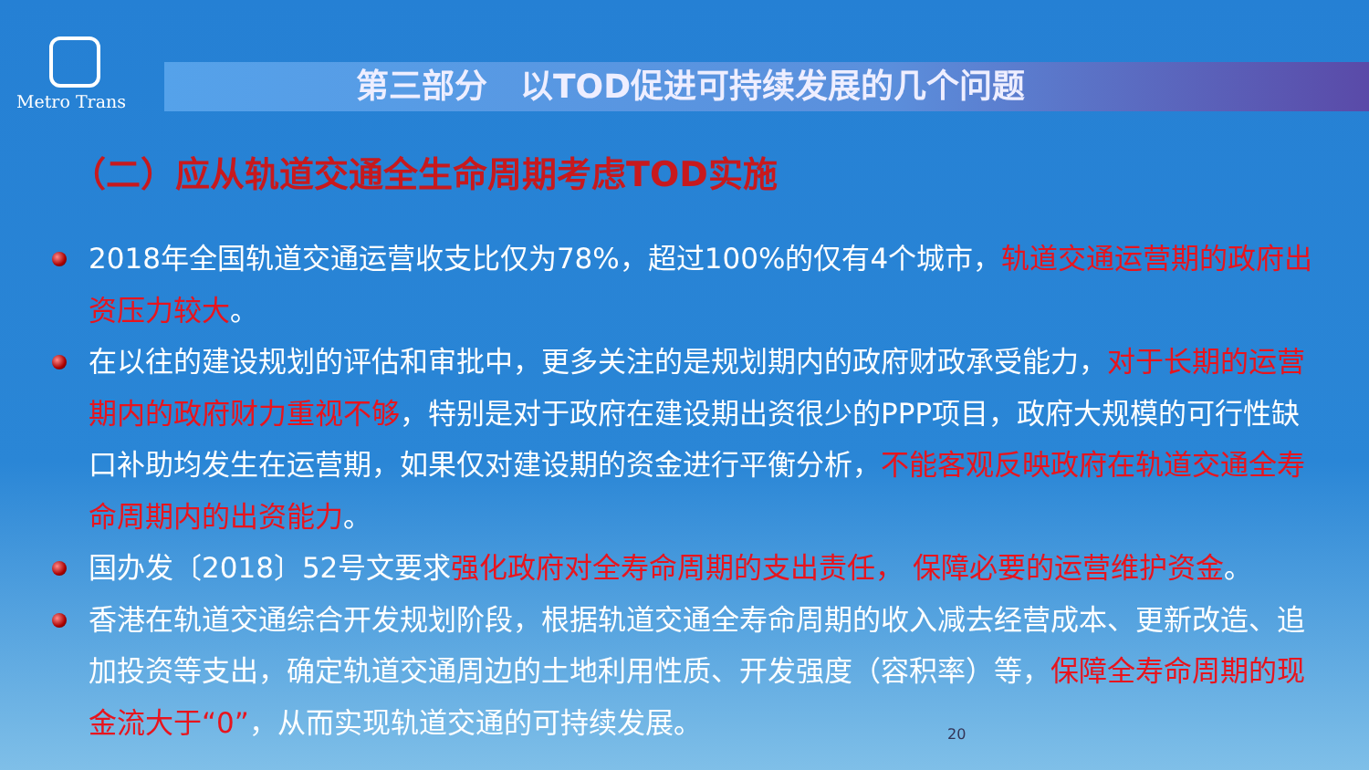Metro Trans
第三部分　以TOD促进可持续发展的几个问题
（二）应从轨道交通全生命周期考虑TOD实施
2018年全国轨道交通运营收支比仅为78%，超过100%的仅有4个城市，轨道交通运营期的政府出资压力较大。
在以往的建设规划的评估和审批中，更多关注的是规划期内的政府财政承受能力，对于长期的运营期内的政府财力重视不够，特别是对于政府在建设期出资很少的PPP项目，政府大规模的可行性缺口补助均发生在运营期，如果仅对建设期的资金进行平衡分析，不能客观反映政府在轨道交通全寿命周期内的出资能力。
国办发〔2018〕52号文要求强化政府对全寿命周期的支出责任， 保障必要的运营维护资金。
香港在轨道交通综合开发规划阶段，根据轨道交通全寿命周期的收入减去经营成本、更新改造、追加投资等支出，确定轨道交通周边的土地利用性质、开发强度（容积率）等，保障全寿命周期的现金流大于“0”，从而实现轨道交通的可持续发展。
20